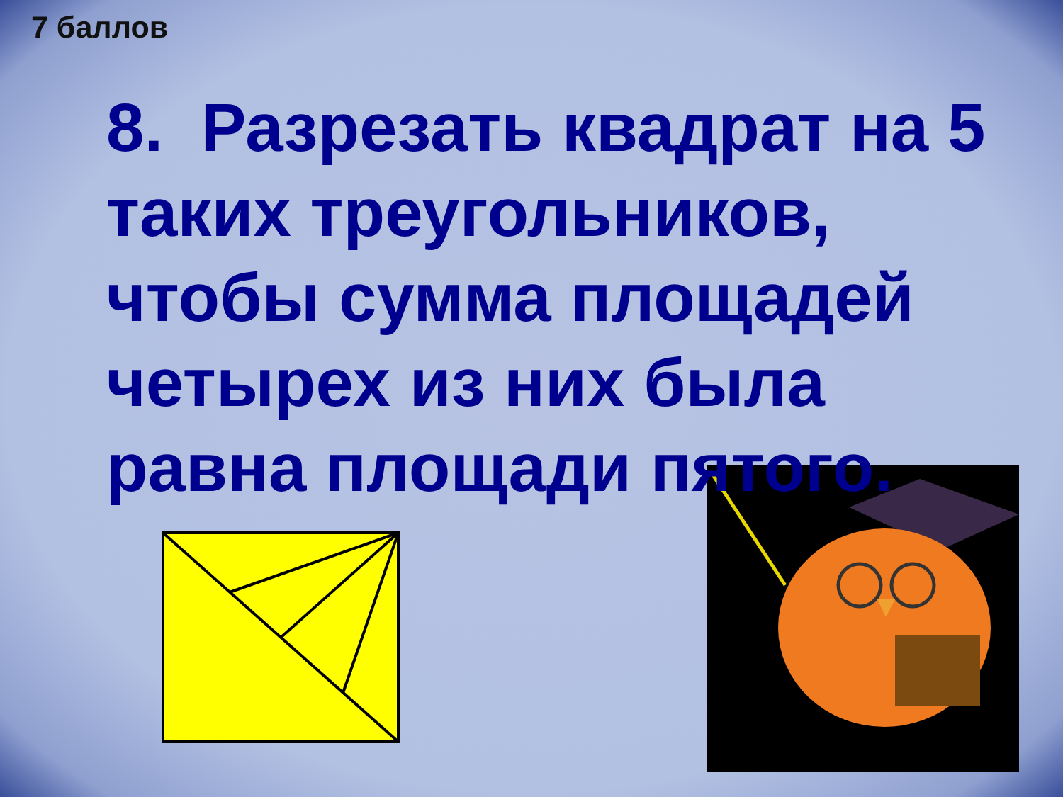7 баллов
8. Разрезать квадрат на 5 таких треугольников, чтобы сумма площадей четырех из них была равна площади пятого.